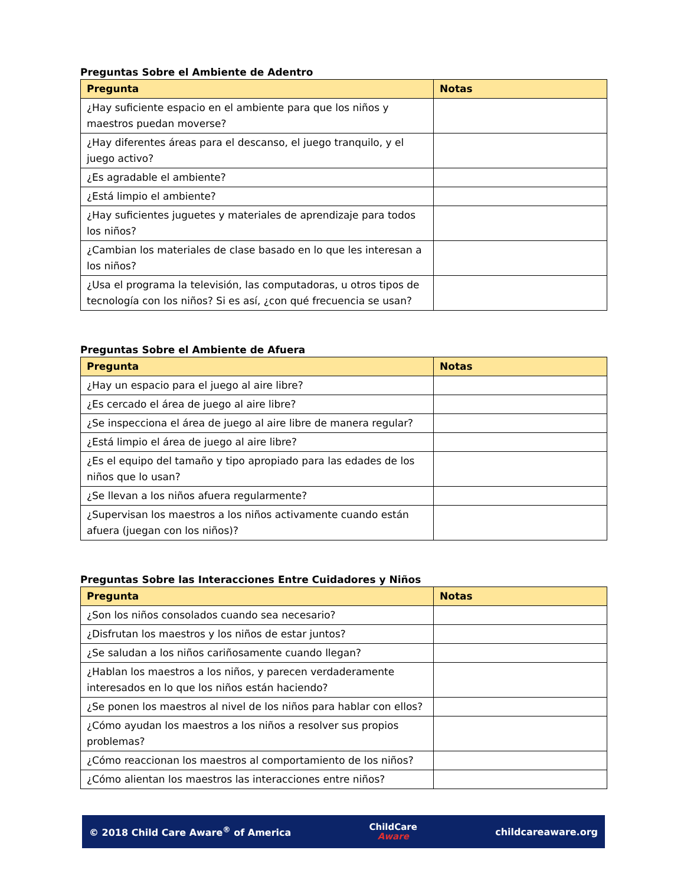Preguntas Sobre el Ambiente de Adentro
| Pregunta | Notas |
| --- | --- |
| ¿Hay suficiente espacio en el ambiente para que los niños y maestros puedan moverse? | |
| ¿Hay diferentes áreas para el descanso, el juego tranquilo, y el juego activo? | |
| ¿Es agradable el ambiente? | |
| ¿Está limpio el ambiente? | |
| ¿Hay suficientes juguetes y materiales de aprendizaje para todos los niños? | |
| ¿Cambian los materiales de clase basado en lo que les interesan a los niños? | |
| ¿Usa el programa la televisión, las computadoras, u otros tipos de tecnología con los niños? Si es así, ¿con qué frecuencia se usan? | |
Preguntas Sobre el Ambiente de Afuera
| Pregunta | Notas |
| --- | --- |
| ¿Hay un espacio para el juego al aire libre? | |
| ¿Es cercado el área de juego al aire libre? | |
| ¿Se inspecciona el área de juego al aire libre de manera regular? | |
| ¿Está limpio el área de juego al aire libre? | |
| ¿Es el equipo del tamaño y tipo apropiado para las edades de los niños que lo usan? | |
| ¿Se llevan a los niños afuera regularmente? | |
| ¿Supervisan los maestros a los niños activamente cuando están afuera (juegan con los niños)? | |
Preguntas Sobre las Interacciones Entre Cuidadores y Niños
| Pregunta | Notas |
| --- | --- |
| ¿Son los niños consolados cuando sea necesario? | |
| ¿Disfrutan los maestros y los niños de estar juntos? | |
| ¿Se saludan a los niños cariñosamente cuando llegan? | |
| ¿Hablan los maestros a los niños, y parecen verdaderamente interesados en lo que los niños están haciendo? | |
| ¿Se ponen los maestros al nivel de los niños para hablar con ellos? | |
| ¿Cómo ayudan los maestros a los niños a resolver sus propios problemas? | |
| ¿Cómo reaccionan los maestros al comportamiento de los niños? | |
| ¿Cómo alientan los maestros las interacciones entre niños? | |
© 2018 Child Care Aware<sup>®</sup> of America
ChildCare
Aware
childcareaware.org